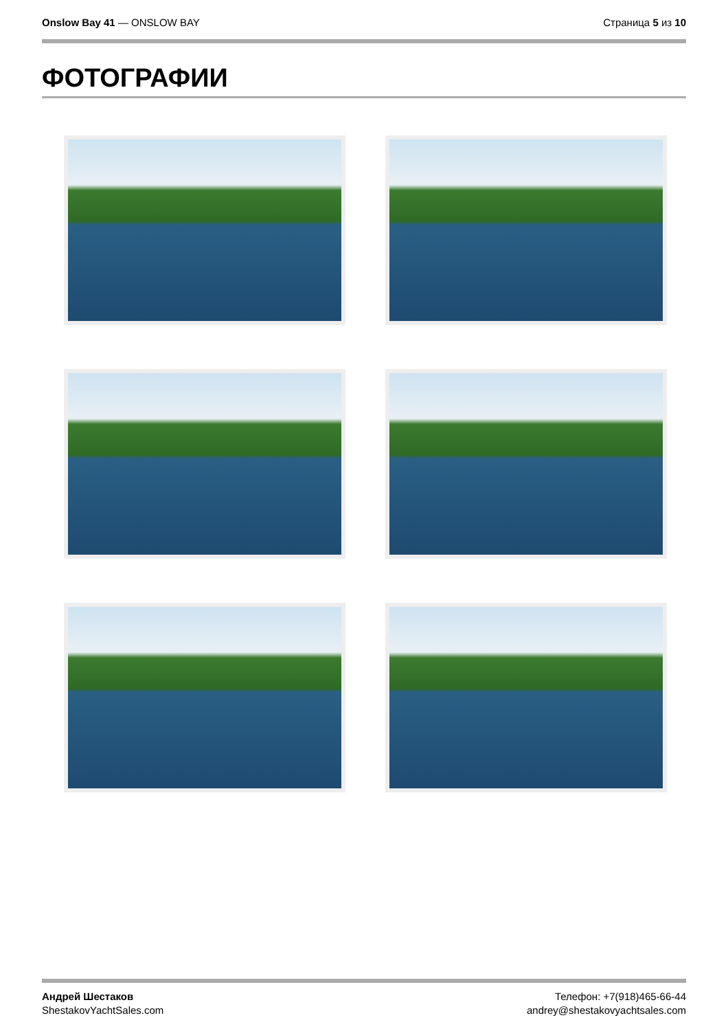Onslow Bay 41 — ONSLOW BAY Страница 5 из 10
ФОТОГРАФИИ
Андрей Шестаков
ShestakovYachtSales.com
Телефон: +7(918)465-66-44
andrey@shestakovyachtsales.com